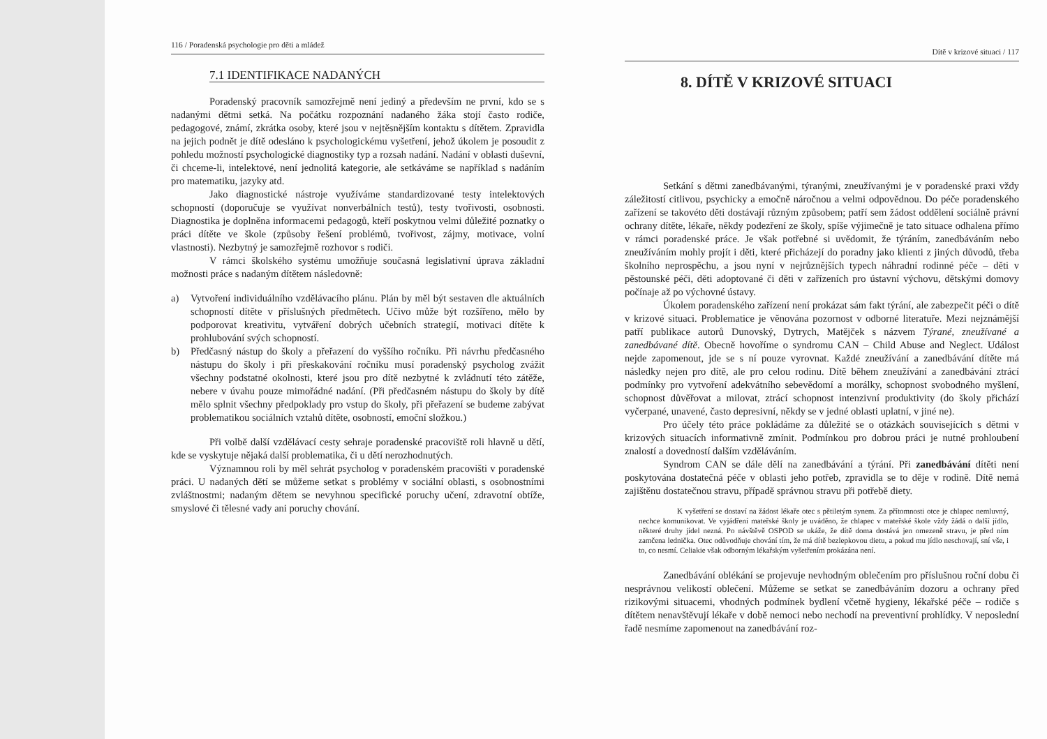116 / Poradenská psychologie pro děti a mládež
7.1 IDENTIFIKACE NADANÝCH
Poradenský pracovník samozřejmě není jediný a především ne první, kdo se s nadanými dětmi setká. Na počátku rozpoznání nadaného žáka stojí často rodiče, pedagogové, známí, zkrátka osoby, které jsou v nejtěsnějším kontaktu s dítětem. Zpravidla na jejich podnět je dítě odesláno k psychologickému vyšetření, jehož úkolem je posoudit z pohledu možností psychologické diagnostiky typ a rozsah nadání. Nadání v oblasti duševní, či chceme-li, intelektové, není jednolitá kategorie, ale setkáváme se například s nadáním pro matematiku, jazyky atd.
Jako diagnostické nástroje využíváme standardizované testy intelektových schopností (doporučuje se využívat nonverbálních testů), testy tvořivosti, osobnosti. Diagnostika je doplněna informacemi pedagogů, kteří poskytnou velmi důležité poznatky o práci dítěte ve škole (způsoby řešení problémů, tvořivost, zájmy, motivace, volní vlastnosti). Nezbytný je samozřejmě rozhovor s rodiči.
V rámci školského systému umožňuje současná legislativní úprava základní možnosti práce s nadaným dítětem následovně:
a) Vytvoření individuálního vzdělávacího plánu. Plán by měl být sestaven dle aktuálních schopností dítěte v příslušných předmětech. Učivo může být rozšířeno, mělo by podporovat kreativitu, vytváření dobrých učebních strategií, motivaci dítěte k prohlubování svých schopností.
b) Předčasný nástup do školy a přeřazení do vyššího ročníku. Při návrhu předčasného nástupu do školy i při přeskakování ročníku musí poradenský psycholog zvážit všechny podstatné okolnosti, které jsou pro dítě nezbytné k zvládnutí této zátěže, nebere v úvahu pouze mimořádné nadání. (Při předčasném nástupu do školy by dítě mělo splnit všechny předpoklady pro vstup do školy, při přeřazení se budeme zabývat problematikou sociálních vztahů dítěte, osobností, emoční složkou.)
Při volbě další vzdělávací cesty sehraje poradenské pracoviště roli hlavně u dětí, kde se vyskytuje nějaká další problematika, či u dětí nerozhodnutých.
Významnou roli by měl sehrát psycholog v poradenském pracovišti v poradenské práci. U nadaných dětí se můžeme setkat s problémy v sociální oblasti, s osobnostními zvláštnostmi; nadaným dětem se nevyhnou specifické poruchy učení, zdravotní obtíže, smyslové či tělesné vady ani poruchy chování.
Dítě v krizové situaci / 117
8. DÍTĚ V KRIZOVÉ SITUACI
Setkání s dětmi zanedbávanými, týranými, zneužívanými je v poradenské praxi vždy záležitostí citlivou, psychicky a emočně náročnou a velmi odpovědnou. Do péče poradenského zařízení se takovéto děti dostávají různým způsobem; patří sem žádost oddělení sociálně právní ochrany dítěte, lékaře, někdy podezření ze školy, spíše výjimečně je tato situace odhalena přímo v rámci poradenské práce. Je však potřebné si uvědomit, že týráním, zanedbáváním nebo zneužíváním mohly projít i děti, které přicházejí do poradny jako klienti z jiných důvodů, třeba školního neprospěchu, a jsou nyní v nejrůznějších typech náhradní rodinné péče – děti v pěstounské péči, děti adoptované či děti v zařízeních pro ústavní výchovu, dětskými domovy počínaje až po výchovné ústavy.
Úkolem poradenského zařízení není prokázat sám fakt týrání, ale zabezpečit péči o dítě v krizové situaci. Problematice je věnována pozornost v odborné literatuře. Mezi nejznámější patří publikace autorů Dunovský, Dytrych, Matějček s názvem Týrané, zneužívané a zanedbávané dítě. Obecně hovoříme o syndromu CAN – Child Abuse and Neglect. Událost nejde zapomenout, jde se s ní pouze vyrovnat. Každé zneužívání a zanedbávání dítěte má následky nejen pro dítě, ale pro celou rodinu. Dítě během zneužívání a zanedbávání ztrácí podmínky pro vytvoření adekvátního sebevědomí a morálky, schopnost svobodného myšlení, schopnost důvěřovat a milovat, ztrácí schopnost intenzivní produktivity (do školy přichází vyčerpané, unavené, často depresivní, někdy se v jedné oblasti uplatní, v jiné ne).
Pro účely této práce pokládáme za důležité se o otázkách souvisejících s dětmi v krizových situacích informativně zmínit. Podmínkou pro dobrou práci je nutné prohloubení znalostí a dovedností dalším vzděláváním.
Syndrom CAN se dále dělí na zanedbávání a týrání. Při zanedbávání dítěti není poskytována dostatečná péče v oblasti jeho potřeb, zpravidla se to děje v rodině. Dítě nemá zajištěnu dostatečnou stravu, případě správnou stravu při potřebě diety.
K vyšetření se dostaví na žádost lékaře otec s pětiletým synem. Za přítomnosti otce je chlapec nemluvný, nechce komunikovat. Ve vyjádření mateřské školy je uváděno, že chlapec v mateřské škole vždy žádá o další jídlo, některé druhy jídel nezná. Po návštěvě OSPOD se ukáže, že dítě doma dostává jen omezeně stravu, je před ním zamčena lednička. Otec odůvodňuje chování tím, že má dítě bezlepkovou dietu, a pokud mu jídlo neschovají, sní vše, i to, co nesmí. Celiakie však odborným lékařským vyšetřením prokázána není.
Zanedbávání oblékání se projevuje nevhodným oblečením pro příslušnou roční dobu či nesprávnou velikostí oblečení. Můžeme se setkat se zanedbáváním dozoru a ochrany před rizikovými situacemi, vhodných podmínek bydlení včetně hygieny, lékařské péče – rodiče s dítětem nenavštěvují lékaře v době nemoci nebo nechodí na preventivní prohlídky. V neposlední řadě nesmíme zapomenout na zanedbávání roz-